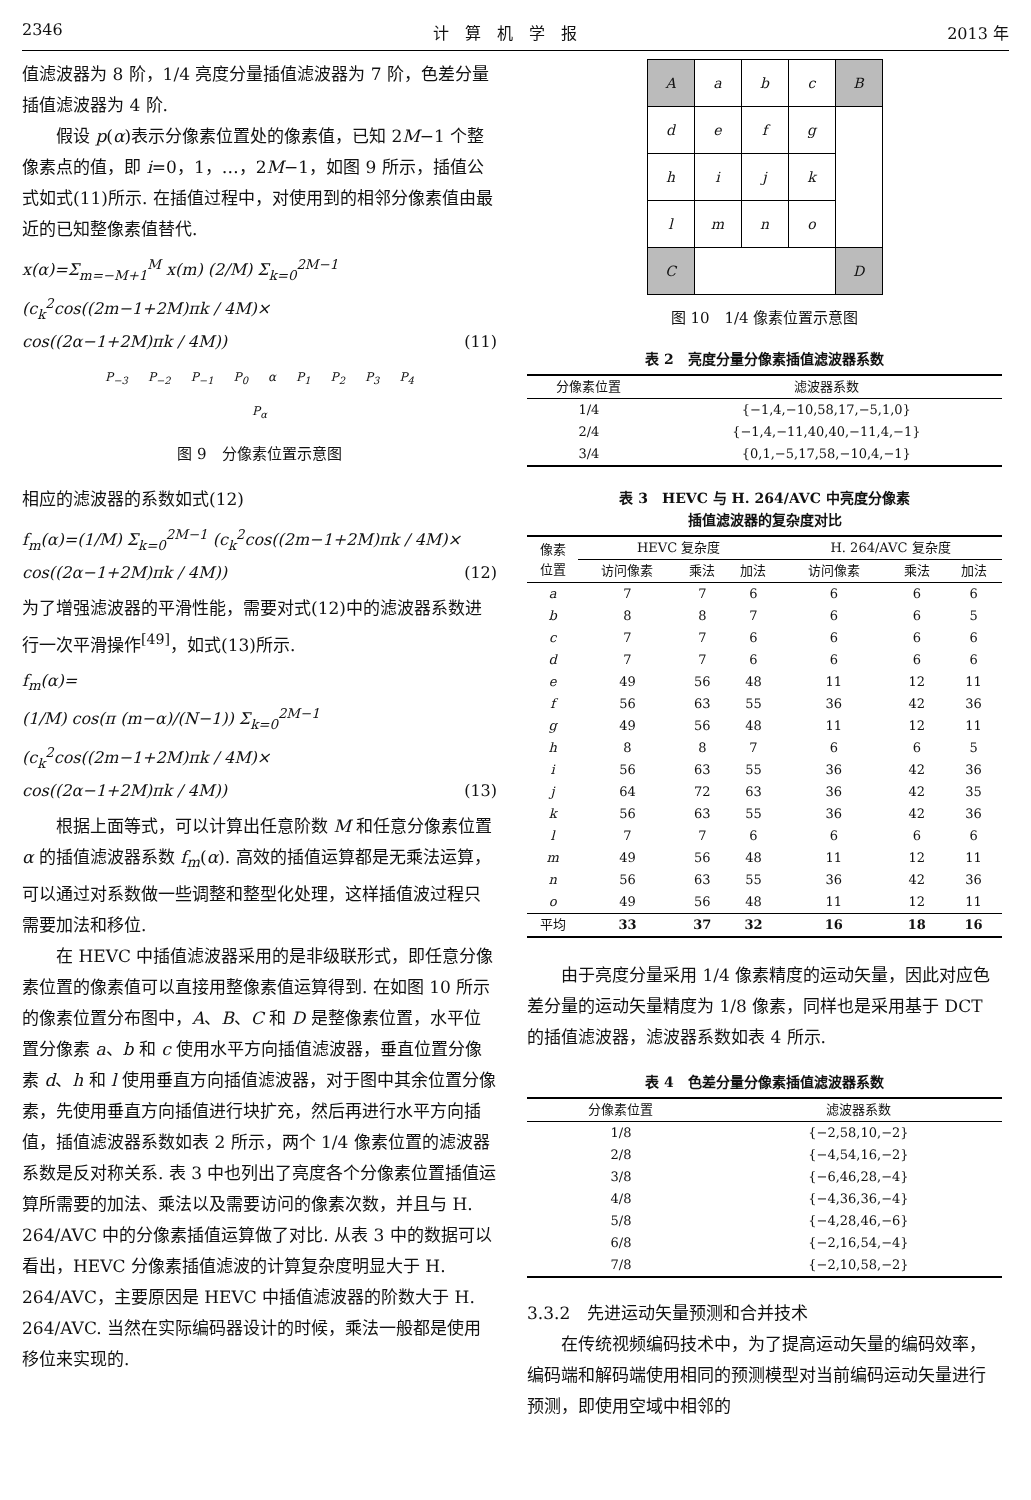2346 计　算　机　学　报 2013 年
值滤波器为 8 阶，1/4 亮度分量插值滤波器为 7 阶，色差分量插值滤波器为 4 阶.
假设 p(α)表示分像素位置处的像素值，已知 2M−1 个整像素点的值，即 i=0，1，…，2M−1，如图 9 所示，插值公式如式(11)所示. 在插值过程中，对使用到的相邻分像素值由最近的已知整像素值替代.
x(α)=Σ<sub>m=−M+1</sub><sup>M</sup> x(m) (2/M) Σ<sub>k=0</sub><sup>2M−1</sup> (c<sub>k</sub><sup>2</sup>cos((2m−1+2M)πk / 4M)×
cos((2α−1+2M)πk / 4M)) (11)
P<sub>−3</sub> P<sub>−2</sub> P<sub>−1</sub> P<sub>0</sub> α P<sub>1</sub> P<sub>2</sub> P<sub>3</sub> P<sub>4</sub>
P<sub>α</sub>
图 9　分像素位置示意图
相应的滤波器的系数如式(12)
f<sub>m</sub>(α)=(1/M) Σ<sub>k=0</sub><sup>2M−1</sup> (c<sub>k</sub><sup>2</sup>cos((2m−1+2M)πk / 4M)×
cos((2α−1+2M)πk / 4M)) (12)
为了增强滤波器的平滑性能，需要对式(12)中的滤波器系数进行一次平滑操作<sup>[49]</sup>，如式(13)所示.
f<sub>m</sub>(α)=
(1/M) cos(π (m−α)/(N−1)) Σ<sub>k=0</sub><sup>2M−1</sup> (c<sub>k</sub><sup>2</sup>cos((2m−1+2M)πk / 4M)×
cos((2α−1+2M)πk / 4M)) (13)
根据上面等式，可以计算出任意阶数 M 和任意分像素位置 α 的插值滤波器系数 f<sub>m</sub>(α). 高效的插值运算都是无乘法运算，可以通过对系数做一些调整和整型化处理，这样插值波过程只需要加法和移位.
在 HEVC 中插值滤波器采用的是非级联形式，即任意分像素位置的像素值可以直接用整像素值运算得到. 在如图 10 所示的像素位置分布图中，A、B、C 和 D 是整像素位置，水平位置分像素 a、b 和 c 使用水平方向插值滤波器，垂直位置分像素 d、h 和 l 使用垂直方向插值滤波器，对于图中其余位置分像素，先使用垂直方向插值进行块扩充，然后再进行水平方向插值，插值滤波器系数如表 2 所示，两个 1/4 像素位置的滤波器系数是反对称关系. 表 3 中也列出了亮度各个分像素位置插值运算所需要的加法、乘法以及需要访问的像素次数，并且与 H. 264/AVC 中的分像素插值运算做了对比. 从表 3 中的数据可以看出，HEVC 分像素插值滤波的计算复杂度明显大于 H. 264/AVC，主要原因是 HEVC 中插值滤波器的阶数大于 H. 264/AVC. 当然在实际编码器设计的时候，乘法一般都是使用移位来实现的.
| A | a | b | c | B |
| d | e | f | g | |
| h | i | j | k | |
| l | m | n | o | |
| C | | | | D |
图 10　1/4 像素位置示意图
表 2　亮度分量分像素插值滤波器系数
| 分像素位置 | 滤波器系数 |
| --- | --- |
| 1/4 | {−1,4,−10,58,17,−5,1,0} |
| 2/4 | {−1,4,−11,40,40,−11,4,−1} |
| 3/4 | {0,1,−5,17,58,−10,4,−1} |
表 3　HEVC 与 H. 264/AVC 中亮度分像素
插值滤波器的复杂度对比
| 像素 位置 | HEVC 复杂度 | | | H. 264/AVC 复杂度 | | |
| --- | --- | --- | --- | --- | --- | --- |
| | 访问像素 | 乘法 | 加法 | 访问像素 | 乘法 | 加法 |
| a | 7 | 7 | 6 | 6 | 6 | 6 |
| b | 8 | 8 | 7 | 6 | 6 | 5 |
| c | 7 | 7 | 6 | 6 | 6 | 6 |
| d | 7 | 7 | 6 | 6 | 6 | 6 |
| e | 49 | 56 | 48 | 11 | 12 | 11 |
| f | 56 | 63 | 55 | 36 | 42 | 36 |
| g | 49 | 56 | 48 | 11 | 12 | 11 |
| h | 8 | 8 | 7 | 6 | 6 | 5 |
| i | 56 | 63 | 55 | 36 | 42 | 36 |
| j | 64 | 72 | 63 | 36 | 42 | 35 |
| k | 56 | 63 | 55 | 36 | 42 | 36 |
| l | 7 | 7 | 6 | 6 | 6 | 6 |
| m | 49 | 56 | 48 | 11 | 12 | 11 |
| n | 56 | 63 | 55 | 36 | 42 | 36 |
| o | 49 | 56 | 48 | 11 | 12 | 11 |
| 平均 | 33 | 37 | 32 | 16 | 18 | 16 |
由于亮度分量采用 1/4 像素精度的运动矢量，因此对应色差分量的运动矢量精度为 1/8 像素，同样也是采用基于 DCT 的插值滤波器，滤波器系数如表 4 所示.
表 4　色差分量分像素插值滤波器系数
| 分像素位置 | 滤波器系数 |
| --- | --- |
| 1/8 | {−2,58,10,−2} |
| 2/8 | {−4,54,16,−2} |
| 3/8 | {−6,46,28,−4} |
| 4/8 | {−4,36,36,−4} |
| 5/8 | {−4,28,46,−6} |
| 6/8 | {−2,16,54,−4} |
| 7/8 | {−2,10,58,−2} |
3.3.2　先进运动矢量预测和合并技术
在传统视频编码技术中，为了提高运动矢量的编码效率，编码端和解码端使用相同的预测模型对当前编码运动矢量进行预测，即使用空域中相邻的